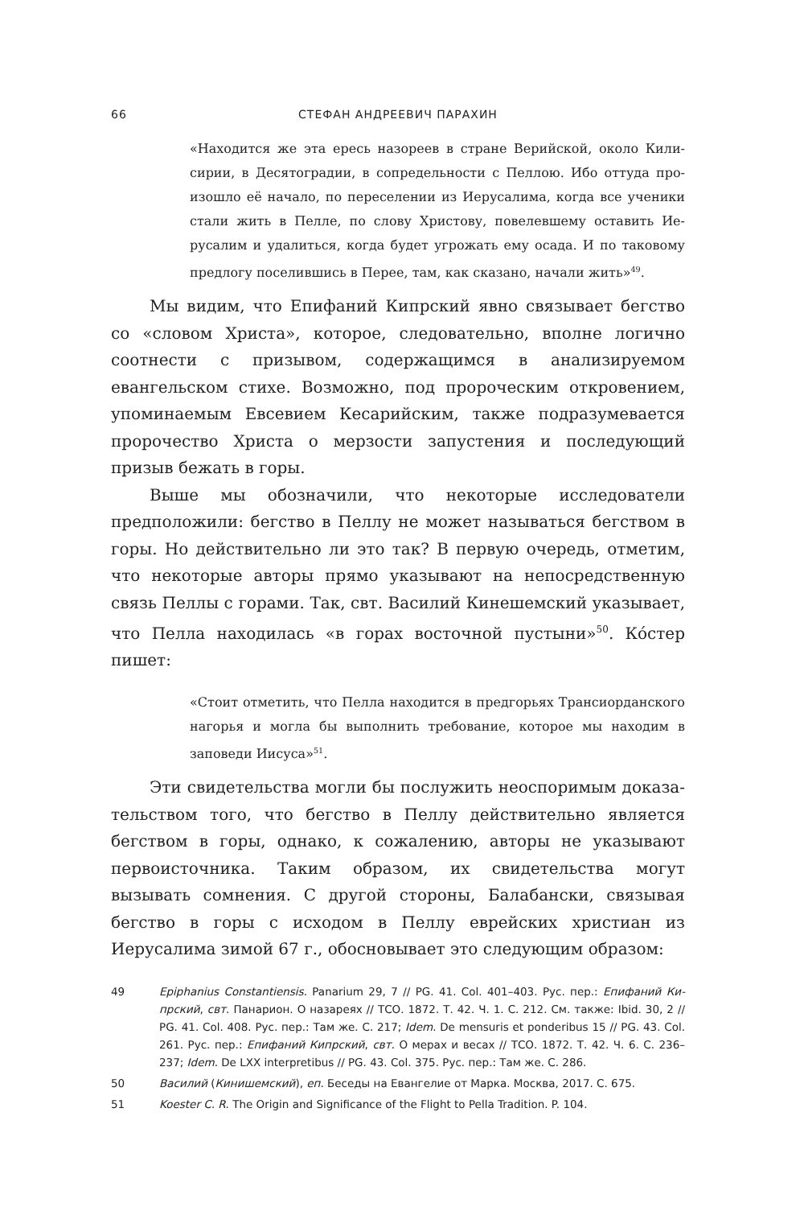66 СТЕФАН АНДРЕЕВИЧ ПАРАХИН
«Находится же эта ересь назореев в стране Верийской, около Кили­сирии, в Десятоградии, в сопредельности с Пеллою. Ибо оттуда про­изошло её начало, по переселении из Иерусалима, когда все ученики стали жить в Пелле, по слову Христову, повелевшему оставить Ие­русалим и удалиться, когда будет угрожать ему осада. И по таково­му предлогу поселившись в Перее, там, как сказано, начали жить»<sup>49</sup>.
Мы видим, что Епифаний Кипрский явно связывает бегство со «словом Христа», которое, следовательно, вполне логично соотнести с призывом, содержащимся в анализируемом евангельском стихе. Возможно, под пророческим откровением, упоминаемым Евсевием Кесарийским, также подразумевается пророчество Христа о мерзости запустения и последующий призыв бежать в горы.
Выше мы обозначили, что некоторые исследователи предположи­ли: бегство в Пеллу не может называться бегством в горы. Но действи­тельно ли это так? В первую очередь, отметим, что некоторые авто­ры прямо указывают на непосредственную связь Пеллы с горами. Так, свт. Василий Кинешемский указывает, что Пелла находилась «в горах восточной пустыни»<sup>50</sup>. Ко́стер пишет:
«Стоит отметить, что Пелла находится в предгорьях Трансиордан­ского нагорья и могла бы выполнить требование, которое мы нахо­дим в заповеди Иисуса»<sup>51</sup>.
Эти свидетельства могли бы послужить неоспоримым доказа­тельством того, что бегство в Пеллу действительно является бегством в горы, однако, к сожалению, авторы не указывают первоисточника. Таким образом, их свидетельства могут вызывать сомнения. С другой стороны, Балабански, связывая бегство в горы с исходом в Пеллу ев­рейских христиан из Иерусалима зимой 67 г., обосновывает это сле­дующим образом:
49 Epiphanius Constantiensis. Panarium 29, 7 // PG. 41. Col. 401–403. Рус. пер.: Епифаний Ки­прский, свт. Панарион. О назареях // ТСО. 1872. Т. 42. Ч. 1. С. 212. См. также: Ibid. 30, 2 // PG. 41. Col. 408. Рус. пер.: Там же. С. 217; Idem. De mensuris et ponderibus 15 // PG. 43. Col. 261. Рус. пер.: Епифаний Кипрский, свт. О мерах и весах // ТСО. 1872. Т. 42. Ч. 6. С. 236–237; Idem. De LXX interpretibus // PG. 43. Col. 375. Рус. пер.: Там же. С. 286.
50 Василий (Кинишемский), еп. Беседы на Евангелие от Марка. Москва, 2017. С. 675.
51 Koester C. R. The Origin and Significance of the Flight to Pella Tradition. P. 104.